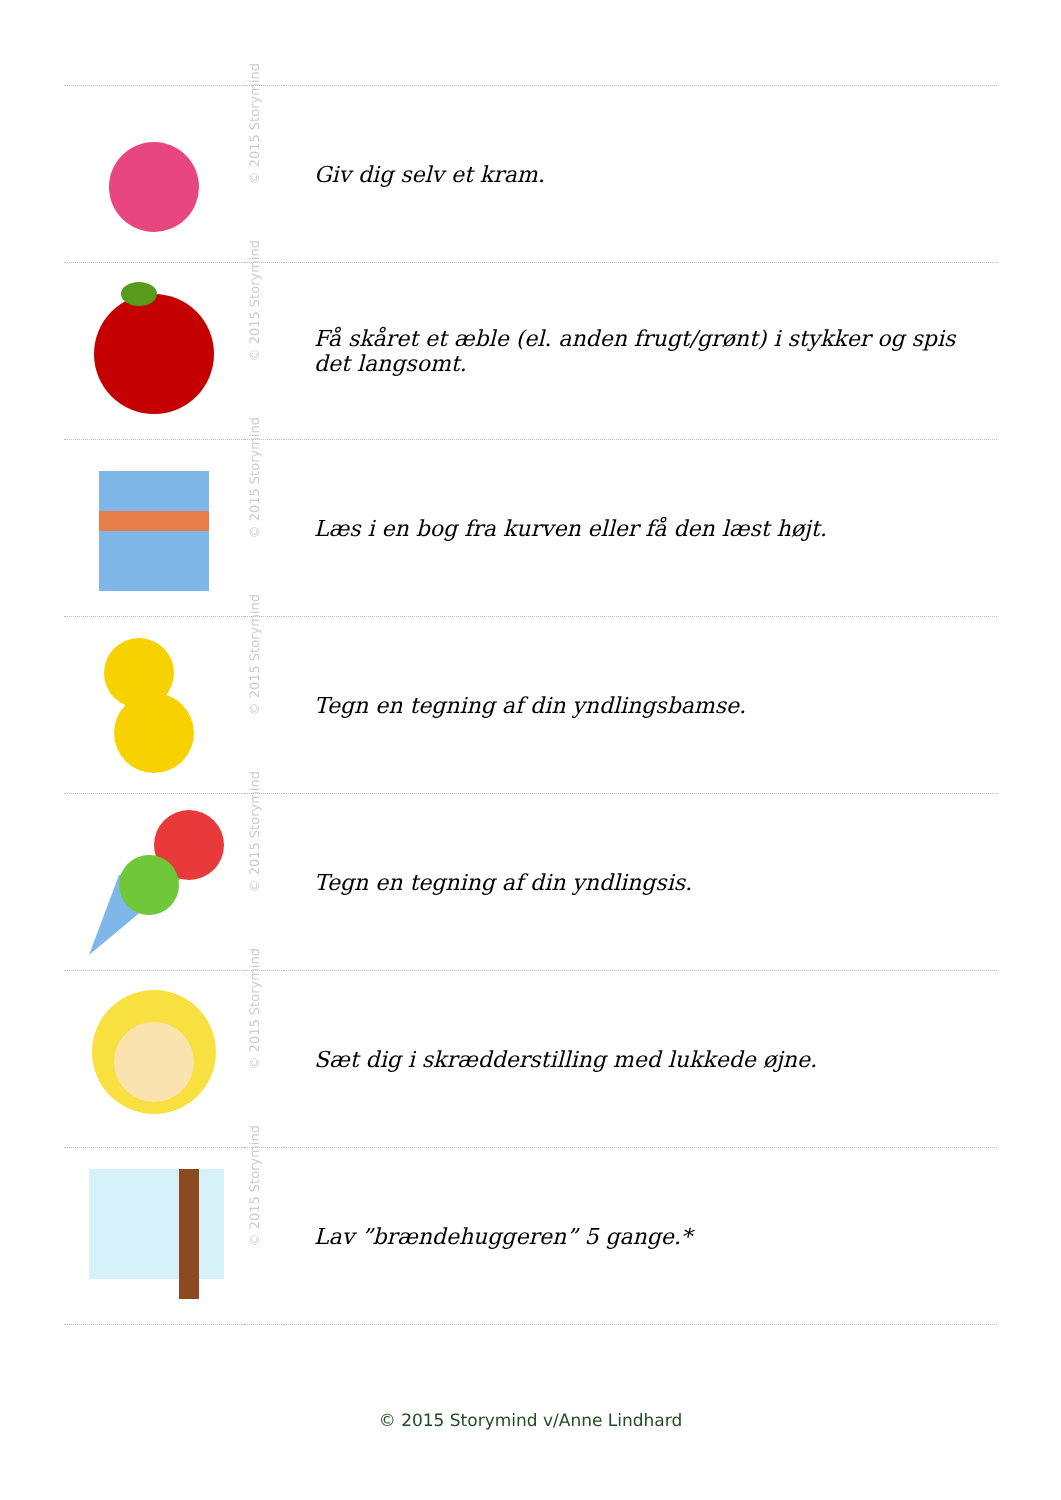| | © 2015 Storymind | Giv dig selv et kram. |
| | © 2015 Storymind | Få skåret et æble (el. anden frugt/grønt) i stykker og spis det langsomt. |
| | © 2015 Storymind | Læs i en bog fra kurven eller få den læst højt. |
| | © 2015 Storymind | Tegn en tegning af din yndlingsbamse. |
| | © 2015 Storymind | Tegn en tegning af din yndlingsis. |
| | © 2015 Storymind | Sæt dig i skrædderstilling med lukkede øjne. |
| | © 2015 Storymind | Lav ”brændehuggeren” 5 gange.* |
© 2015 Storymind v/Anne Lindhard